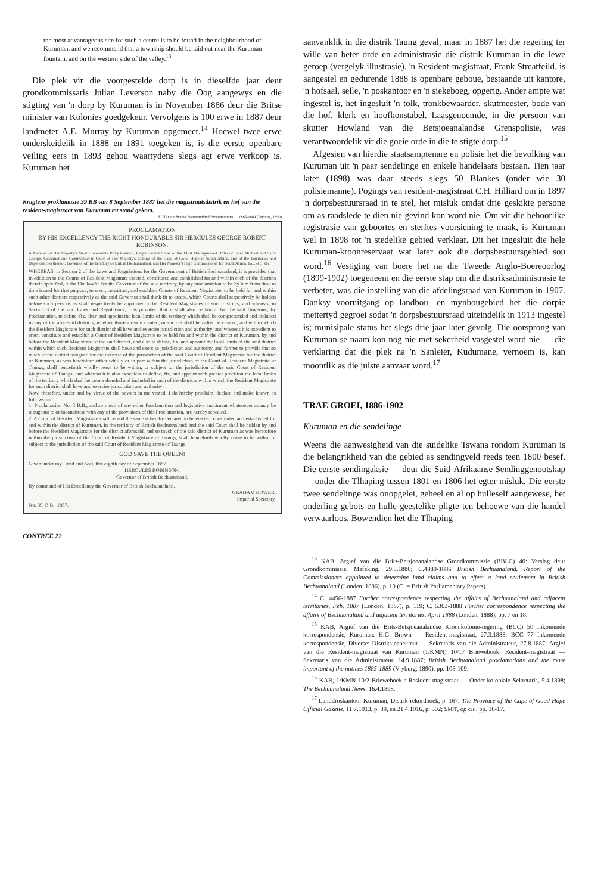the most advantageous site for such a centre is to be found in the neighbourhood of Kuruman, and we recommend that a township should be laid out near the Kuruman fountain, and on the western side of the valley.<sup>13</sup>
Die plek vir die voorgestelde dorp is in dieselfde jaar deur grondkommissaris Julian Leverson naby die Oog aangewys en die stigting van 'n dorp by Kuruman is in November 1886 deur die Britse minister van Kolonies goedgekeur. Vervolgens is 100 erwe in 1887 deur landmeter A.E. Murray by Kuruman opgemeet.<sup>14</sup> Hoewel twee erwe onderskeidelik in 1888 en 1891 toegeken is, is die eerste openbare veiling eers in 1893 gehou waartydens slegs agt erwe verkoop is. Kuruman het
Kragtens proklamasie 39 BB van 8 September 1887 het die magistraatsdistrik en hof van die resident-magistraat van Kuruman tot stand gekom.
FOTO: uit British Bechuanaland Proclamations. . . 1885-1889 (Vryburg, 1890)
PROCLAMATION
BY HIS EXCELLENCY THE RIGHT HONOURABLE SIR HERCULES GEORGE ROBERT ROBINSON,
A Member of Her Majesty's Most Honourable Privy Council, Knight Grand Cross of the Most Distinguished Order of Saint Michael and Saint George, Governor and Commander-in-Chief of Her Majesty's Colony of the Cape of Good Hope in South Africa, and of the Territories and Dependencies thereof, Governor of the Territory of British Bechuanaland, and Her Majesty's High Commissioner for South Africa, &c., &c., &c.
WHEREAS, in Section 2 of the Laws and Regulations for the Government of British Bechuanaland, it is provided that in addition to the Courts of Resident Magistrate erected, constituted and established for and within each of the districts therein specified, it shall be lawful for the Governor of the said territory, by any proclamation to be by him from time to time issued for that purpose, to erect, constitute, and establish Courts of Resident Magistrate, to be held for and within such other districts respectively as the said Governor shall think fit to create, which Courts shall respectively be holden before such persons as shall respectively be appointed to be Resident Magistrates of such districts; and whereas, in Section 3 of the said Laws and Regulations, it is provided that it shall also be lawful for the said Governor, by Proclamation, to define, fix, alter, and appoint the local limits of the territory which shall be comprehended and included in any of the aforesaid districts, whether those already created, or such as shall hereafter be created, and within which the Resident Magistrate for such district shall have and exercise jurisdiction and authority; and whereas it is expedient to erect, constitute and establish a Court of Resident Magistrate to be held for and within the district of Kuruman, by and before the Resident Magistrate of the said district, and also to define, fix, and appoint the local limits of the said district within which such Resident Magistrate shall have and exercise jurisdiction and authority, and further to provide that so much of the district assigned for the exercise of the jurisdiction of the said Court of Resident Magistrate for the district of Kuruman, as was heretofore either wholly or in part within the jurisdiction of the Court of Resident Magistrate of Taungs, shall henceforth wholly cease to be within, or subject to, the jurisdiction of the said Court of Resident Magistrate of Taungs; and whereas it is also expedient to define, fix, and appoint with greater precision the local limits of the territory which shall be comprehended and included in each of the districts within which the Resident Magistrate for such district shall have and exercise jurisdiction and authority:
Now, therefore, under and by virtue of the powers in me vested, I do hereby proclaim, declare and make known as follows:—
1. Proclamation No. 3 B.B., and so much of any other Proclamation and legislative enactment whatsoever as may be repugnant to or inconsistent with any of the provisions of this Proclamation, are hereby repealed.
2. A Court of Resident Magistrate shall be and the same is hereby declared to be erected, constituted and established for and within the district of Kuruman, in the territory of British Bechuanaland; and the said Court shall be holden by and before the Resident Magistrate for the district aforesaid, and so much of the said district of Kuruman as was heretofore within the jurisdiction of the Court of Resident Magistrate of Taungs, shall henceforth wholly cease to be within or subject to the jurisdiction of the said Court of Resident Magistrate of Taungs.
GOD SAVE THE QUEEN!
Given under my Hand and Seal, this eighth day of September 1887.
HERCULES ROBINSON,
Governor of British Bechuanaland.
By command of His Excellency the Governor of British Bechuanaland,
GRAHAM BOWER,
Imperial Secretary.
No. 39, B.B., 1887.
CONTREE 22
aanvanklik in die distrik Taung geval, maar in 1887 het die regering ter wille van beter orde en administrasie die distrik Kuruman in die lewe geroep (vergelyk illustrasie). 'n Resident-magistraat, Frank Streatfeild, is aangestel en gedurende 1888 is openbare geboue, bestaande uit kantore, 'n hofsaal, selle, 'n poskantoor en 'n siekeboeg, opgerig. Ander ampte wat ingestel is, het ingesluit 'n tolk, tronkbewaarder, skutmeester, bode van die hof, klerk en hoofkonstabel. Laasgenoemde, in die persoon van skutter Howland van die Betsjoeanalandse Grenspolisie, was verantwoordelik vir die goeie orde in die te stigte dorp.<sup>15</sup>
Afgesien van hierdie staatsamptenare en polisie het die bevolking van Kuruman uit 'n paar sendelinge en enkele handelaars bestaan. Tien jaar later (1898) was daar steeds slegs 50 Blankes (onder wie 30 polisiemanne). Pogings van resident-magistraat C.H. Hilliard om in 1897 'n dorpsbestuursraad in te stel, het misluk omdat drie geskikte persone om as raadslede te dien nie gevind kon word nie. Om vir die behoorlike registrasie van geboortes en sterftes voorsiening te maak, is Kuruman wel in 1898 tot 'n stedelike gebied verklaar. Dit het ingesluit die hele Kuruman-kroonreservaat wat later ook die dorpsbestuursgebied sou word.<sup>16</sup> Vestiging van boere het na die Tweede Anglo-Boereoorlog (1899-1902) toegeneem en die eerste stap om die distriksadministrasie te verbeter, was die instelling van die afdelingsraad van Kuruman in 1907. Danksy vooruitgang op landbou- en mynbougebied het die dorpie mettertyd gegroei sodat 'n dorpsbestuursraad uiteindelik in 1913 ingestel is; munisipale status het slegs drie jaar later gevolg. Die oorsprong van Kuruman se naam kon nog nie met sekerheid vasgestel word nie — die verklaring dat die plek na 'n Sanleier, Kudumane, vernoem is, kan moontlik as die juiste aanvaar word.<sup>17</sup>
TRAE GROEI, 1886-1902
Kuruman en die sendelinge
Weens die aanwesigheid van die suidelike Tswana rondom Kuruman is die belangrikheid van die gebied as sendingveld reeds teen 1800 besef. Die eerste sendingaksie — deur die Suid-Afrikaanse Sendinggenootskap — onder die Tlhaping tussen 1801 en 1806 het egter misluk. Die eerste twee sendelinge was onopgelei, geheel en al op hulleself aangewese, het onderling gebots en hulle geestelike pligte ten behoewe van die handel verwaarloos. Bowendien het die Tlhaping
<sup>13</sup> KAB, Argief van die Brits-Betsjoeanalandse Grondkommissie (BBLC) 40: Verslag deur Grondkommissie, Mafeking, 29.5.1886; C.4889-1886 British Bechuanaland. Report of the Commissioners appointed to determine land claims and to effect a land settlement in British Bechuanaland (Londen, 1886), p. 10 (C. = British Parliamentary Papers).
<sup>14</sup> C. 4456-1887 Further correspondence respecting the affairs of Bechuanaland and adjacent territories, Feb. 1887 (Londen, 1887), p. 119; C. 5363-1888 Further correspondence respecting the affairs of Bechuanaland and adjacent territories, April 1888 (Londen, 1888), pp. 7 en 18.
<sup>15</sup> KAB, Argief van die Brits-Betsjoeanalandse Kroonkolonie-regering (BCC) 50 Inkomende korrespondensie, Kuruman: H.G. Brown — Resident-magistraat, 27.3.1888; BCC 77 Inkomende korrespondensie, Diverse: Distriksinspekteur — Sekretaris van die Administrateur, 27.8.1887; Argief van die Resident-magistraat van Kuruman (1/KMN) 10/17 Brieweboek: Resident-magistraat — Sekretaris van die Administrateur, 14.9.1887; British Bechuanaland proclamations and the more important of the notices 1885-1889 (Vryburg, 1890), pp. 108-109.
<sup>16</sup> KAB, 1/KMN 10/2 Brieweboek : Resident-magistraat — Onder-koloniale Sekretaris, 5.4.1898; The Bechuanaland News, 16.4.1898.
<sup>17</sup> Landdroskantoor Kuruman, Distrik rekordboek, p. 167; The Province of the Cape of Good Hope Official Gazette, 11.7.1913, p. 39, en 21.4.1916, p. 502; SMIT, op cit., pp. 16-17.